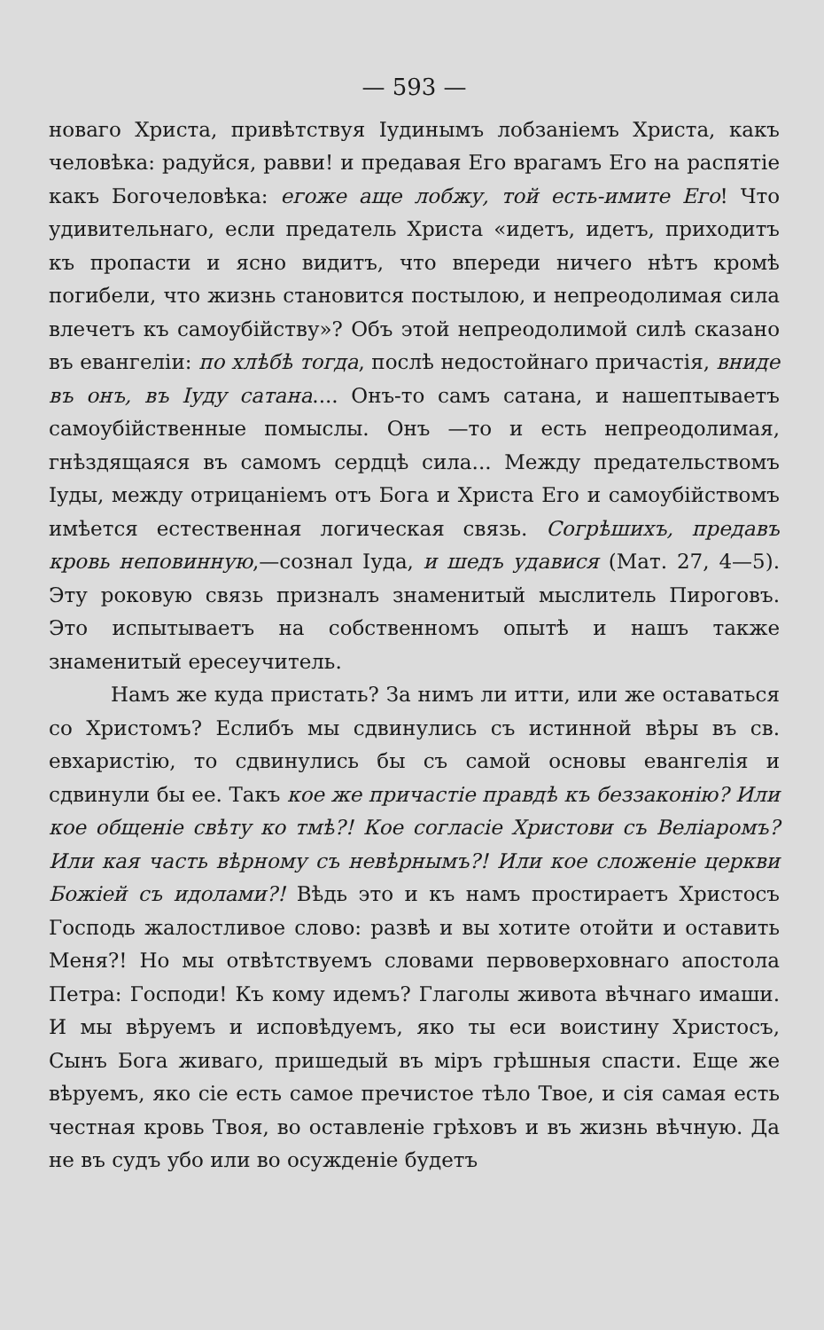— 593 —
новаго Христа, привѣтствуя Іудинымъ лобзаніемъ Христа, какъ человѣка: радуйся, равви! и предавая Его врагамъ Его на распятіе какъ Богочеловѣка: егоже аще лобжу, той есть-имите Его! Что удивительнаго, если предатель Христа «идетъ, идетъ, приходитъ къ пропасти и ясно видитъ, что впереди ничего нѣтъ кромѣ погибели, что жизнь становится постылою, и непреодолимая сила влечетъ къ самоубійству»? Объ этой непреодолимой силѣ сказано въ евангеліи: по хлѣбѣ тогда, послѣ недостойнаго причастія, вниде въ онъ, въ Іуду сатана.... Онъ-то самъ сатана, и нашептываетъ самоубійственные помыслы. Онъ —то и есть непреодолимая, гнѣздящаяся въ самомъ сердцѣ сила... Между предательствомъ Іуды, между отрицаніемъ отъ Бога и Христа Его и самоубійствомъ имѣется естественная логическая связь. Согрѣшихъ, предавъ кровь неповинную,—сознал Іуда, и шедъ удавися (Мат. 27, 4—5). Эту роковую связь призналъ знаменитый мыслитель Пироговъ. Это испытываетъ на собственномъ опытѣ и нашъ также знаменитый ересеучитель.
Намъ же куда пристать? За нимъ ли итти, или же оставаться со Христомъ? Еслибъ мы сдвинулись съ истинной вѣры въ св. евхаристію, то сдвинулись бы съ самой основы евангелія и сдвинули бы ее. Такъ кое же причастіе правдѣ къ беззаконію? Или кое общеніе свѣту ко тмѣ?! Кое согласіе Христови съ Веліаромъ? Или кая часть вѣрному съ невѣрнымъ?! Или кое сложеніе церкви Божіей съ идолами?! Вѣдь это и къ намъ простираетъ Христосъ Господь жалостливое слово: развѣ и вы хотите отойти и оставить Меня?! Но мы отвѣтствуемъ словами первоверховнаго апостола Петра: Господи! Къ кому идемъ? Глаголы живота вѣчнаго имаши. И мы вѣруемъ и исповѣдуемъ, яко ты еси воистину Христосъ, Сынъ Бога живаго, пришедый въ міръ грѣшныя спасти. Еще же вѣруемъ, яко сіе есть самое пречистое тѣло Твое, и сія самая есть честная кровь Твоя, во оставленіе грѣховъ и въ жизнь вѣчную. Да не въ судъ убо или во осужденіе будетъ